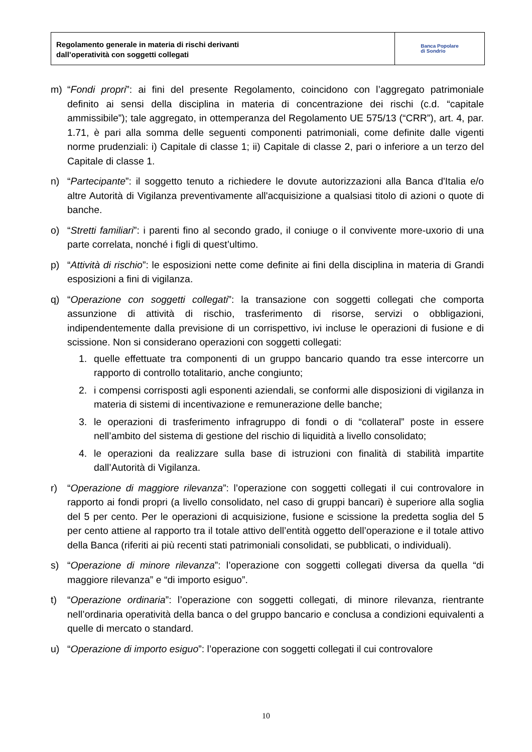Regolamento generale in materia di rischi derivanti
dall’operatività con soggetti collegati
Banca Popolare
di Sondrio
m) “Fondi propri”: ai fini del presente Regolamento, coincidono con l’aggregato patrimoniale definito ai sensi della disciplina in materia di concentrazione dei rischi (c.d. “capitale ammissibile”); tale aggregato, in ottemperanza del Regolamento UE 575/13 (“CRR”), art. 4, par. 1.71, è pari alla somma delle seguenti componenti patrimoniali, come definite dalle vigenti norme prudenziali: i) Capitale di classe 1; ii) Capitale di classe 2, pari o inferiore a un terzo del Capitale di classe 1.
n) “Partecipante”: il soggetto tenuto a richiedere le dovute autorizzazioni alla Banca d'Italia e/o altre Autorità di Vigilanza preventivamente all'acquisizione a qualsiasi titolo di azioni o quote di banche.
o) “Stretti familiari”: i parenti fino al secondo grado, il coniuge o il convivente more-uxorio di una parte correlata, nonché i figli di quest’ultimo.
p) “Attività di rischio”: le esposizioni nette come definite ai fini della disciplina in materia di Grandi esposizioni a fini di vigilanza.
q) “Operazione con soggetti collegati”: la transazione con soggetti collegati che comporta assunzione di attività di rischio, trasferimento di risorse, servizi o obbligazioni, indipendentemente dalla previsione di un corrispettivo, ivi incluse le operazioni di fusione e di scissione. Non si considerano operazioni con soggetti collegati:
1. quelle effettuate tra componenti di un gruppo bancario quando tra esse intercorre un rapporto di controllo totalitario, anche congiunto;
2. i compensi corrisposti agli esponenti aziendali, se conformi alle disposizioni di vigilanza in materia di sistemi di incentivazione e remunerazione delle banche;
3. le operazioni di trasferimento infragruppo di fondi o di “collateral” poste in essere nell’ambito del sistema di gestione del rischio di liquidità a livello consolidato;
4. le operazioni da realizzare sulla base di istruzioni con finalità di stabilità impartite dall’Autorità di Vigilanza.
r) “Operazione di maggiore rilevanza”: l’operazione con soggetti collegati il cui controvalore in rapporto ai fondi propri (a livello consolidato, nel caso di gruppi bancari) è superiore alla soglia del 5 per cento. Per le operazioni di acquisizione, fusione e scissione la predetta soglia del 5 per cento attiene al rapporto tra il totale attivo dell’entità oggetto dell’operazione e il totale attivo della Banca (riferiti ai più recenti stati patrimoniali consolidati, se pubblicati, o individuali).
s) “Operazione di minore rilevanza”: l’operazione con soggetti collegati diversa da quella “di maggiore rilevanza” e “di importo esiguo”.
t) “Operazione ordinaria”: l’operazione con soggetti collegati, di minore rilevanza, rientrante nell’ordinaria operatività della banca o del gruppo bancario e conclusa a condizioni equivalenti a quelle di mercato o standard.
u) “Operazione di importo esiguo”: l’operazione con soggetti collegati il cui controvalore
10